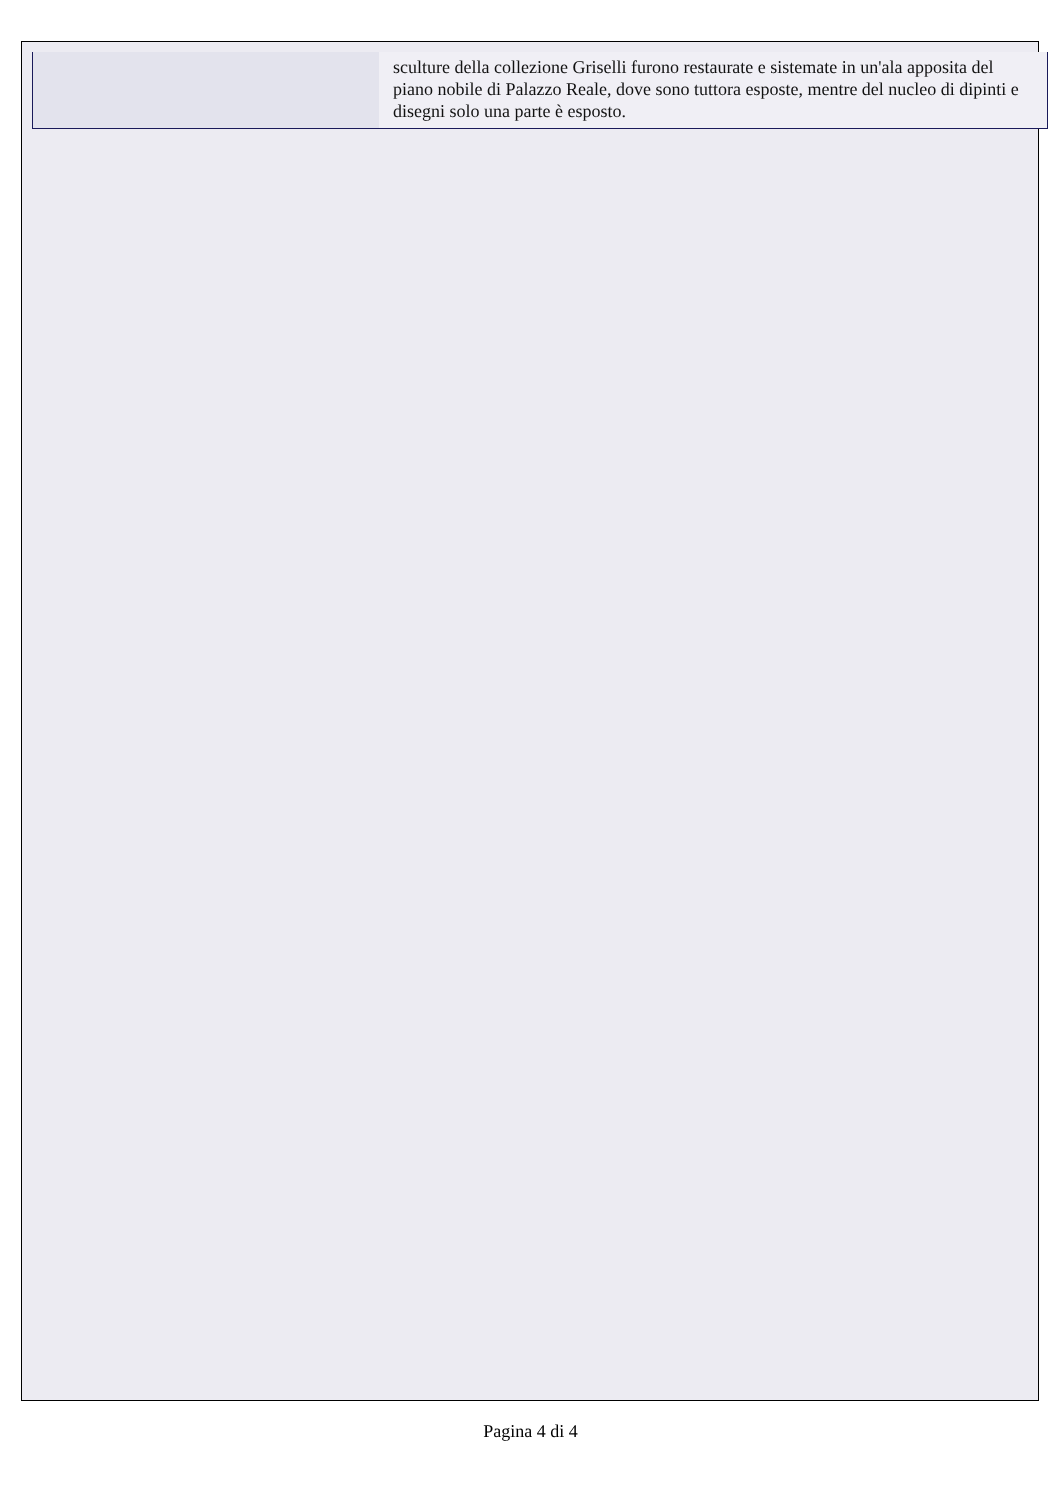| | sculture della collezione Griselli furono restaurate e sistemate in un'ala apposita del piano nobile di Palazzo Reale, dove sono tuttora esposte, mentre del nucleo di dipinti e disegni solo una parte è esposto. |
Pagina 4 di 4